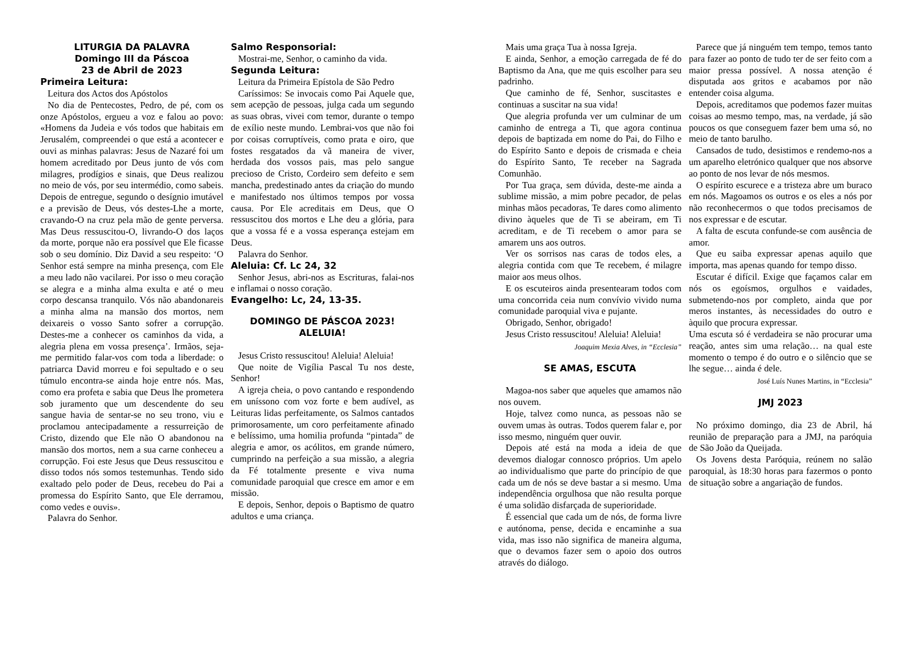LITURGIA DA PALAVRA
Domingo III da Páscoa
23 de Abril de 2023
Primeira Leitura:
Leitura dos Actos dos Apóstolos
No dia de Pentecostes, Pedro, de pé, com os onze Apóstolos, ergueu a voz e falou ao povo: «Homens da Judeia e vós todos que habitais em Jerusalém, compreendei o que está a acontecer e ouvi as minhas palavras: Jesus de Nazaré foi um homem acreditado por Deus junto de vós com milagres, prodígios e sinais, que Deus realizou no meio de vós, por seu intermédio, como sabeis. Depois de entregue, segundo o desígnio imutável e a previsão de Deus, vós destes-Lhe a morte, cravando-O na cruz pela mão de gente perversa. Mas Deus ressuscitou-O, livrando-O dos laços da morte, porque não era possível que Ele ficasse sob o seu domínio. Diz David a seu respeito: ‘O Senhor está sempre na minha presença, com Ele a meu lado não vacilarei. Por isso o meu coração se alegra e a minha alma exulta e até o meu corpo descansa tranquilo. Vós não abandonareis a minha alma na mansão dos mortos, nem deixareis o vosso Santo sofrer a corrupção. Destes-me a conhecer os caminhos da vida, a alegria plena em vossa presença’. Irmãos, seja-me permitido falar-vos com toda a liberdade: o patriarca David morreu e foi sepultado e o seu túmulo encontra-se ainda hoje entre nós. Mas, como era profeta e sabia que Deus lhe prometera sob juramento que um descendente do seu sangue havia de sentar-se no seu trono, viu e proclamou antecipadamente a ressurreição de Cristo, dizendo que Ele não O abandonou na mansão dos mortos, nem a sua carne conheceu a corrupção. Foi este Jesus que Deus ressuscitou e disso todos nós somos testemunhas. Tendo sido exaltado pelo poder de Deus, recebeu do Pai a promessa do Espírito Santo, que Ele derramou, como vedes e ouvis».
Palavra do Senhor.
Salmo Responsorial:
Mostrai-me, Senhor, o caminho da vida.
Segunda Leitura:
Leitura da Primeira Epístola de São Pedro
Caríssimos: Se invocais como Pai Aquele que, sem acepção de pessoas, julga cada um segundo as suas obras, vivei com temor, durante o tempo de exílio neste mundo. Lembrai-vos que não foi por coisas corruptíveis, como prata e oiro, que fostes resgatados da vã maneira de viver, herdada dos vossos pais, mas pelo sangue precioso de Cristo, Cordeiro sem defeito e sem mancha, predestinado antes da criação do mundo e manifestado nos últimos tempos por vossa causa. Por Ele acreditais em Deus, que O ressuscitou dos mortos e Lhe deu a glória, para que a vossa fé e a vossa esperança estejam em Deus.
Palavra do Senhor.
Aleluia: Cf. Lc 24, 32
Senhor Jesus, abri-nos as Escrituras, falai-nos e inflamai o nosso coração.
Evangelho: Lc, 24, 13-35.
DOMINGO DE PÁSCOA 2023!
ALELUIA!
Jesus Cristo ressuscitou! Aleluia! Aleluia!
Que noite de Vigília Pascal Tu nos deste, Senhor!
A igreja cheia, o povo cantando e respondendo em uníssono com voz forte e bem audível, as Leituras lidas perfeitamente, os Salmos cantados primorosamente, um coro perfeitamente afinado e belíssimo, uma homilia profunda “pintada” de alegria e amor, os acólitos, em grande número, cumprindo na perfeição a sua missão, a alegria da Fé totalmente presente e viva numa comunidade paroquial que cresce em amor e em missão.
E depois, Senhor, depois o Baptismo de quatro adultos e uma criança.
Mais uma graça Tua à nossa Igreja.
E ainda, Senhor, a emoção carregada de fé do Baptismo da Ana, que me quis escolher para seu padrinho.
Que caminho de fé, Senhor, suscitastes e continuas a suscitar na sua vida!
Que alegria profunda ver um culminar de um caminho de entrega a Ti, que agora continua depois de baptizada em nome do Pai, do Filho e do Espírito Santo e depois de crismada e cheia do Espírito Santo, Te receber na Sagrada Comunhão.
Por Tua graça, sem dúvida, deste-me ainda a sublime missão, a mim pobre pecador, de pelas minhas mãos pecadoras, Te dares como alimento divino àqueles que de Ti se abeiram, em Ti acreditam, e de Ti recebem o amor para se amarem uns aos outros.
Ver os sorrisos nas caras de todos eles, a alegria contida com que Te recebem, é milagre maior aos meus olhos.
E os escuteiros ainda presentearam todos com uma concorrida ceia num convívio vivido numa comunidade paroquial viva e pujante.
Obrigado, Senhor, obrigado!
Jesus Cristo ressuscitou! Aleluia! Aleluia!
Joaquim Mexia Alves, in “Ecclesia”
SE AMAS, ESCUTA
Magoa-nos saber que aqueles que amamos não nos ouvem.
Hoje, talvez como nunca, as pessoas não se ouvem umas às outras. Todos querem falar e, por isso mesmo, ninguém quer ouvir.
Depois até está na moda a ideia de que devemos dialogar connosco próprios. Um apelo ao individualismo que parte do princípio de que cada um de nós se deve bastar a si mesmo. Uma independência orgulhosa que não resulta porque é uma solidão disfarçada de superioridade.
É essencial que cada um de nós, de forma livre e autónoma, pense, decida e encaminhe a sua vida, mas isso não significa de maneira alguma, que o devamos fazer sem o apoio dos outros através do diálogo.
Parece que já ninguém tem tempo, temos tanto para fazer ao ponto de tudo ter de ser feito com a maior pressa possível. A nossa atenção é disputada aos gritos e acabamos por não entender coisa alguma.
Depois, acreditamos que podemos fazer muitas coisas ao mesmo tempo, mas, na verdade, já são poucos os que conseguem fazer bem uma só, no meio de tanto barulho.
Cansados de tudo, desistimos e rendemo-nos a um aparelho eletrónico qualquer que nos absorve ao ponto de nos levar de nós mesmos.
O espírito escurece e a tristeza abre um buraco em nós. Magoamos os outros e os eles a nós por não reconhecermos o que todos precisamos de nos expressar e de escutar.
A falta de escuta confunde-se com ausência de amor.
Que eu saiba expressar apenas aquilo que importa, mas apenas quando for tempo disso.
Escutar é difícil. Exige que façamos calar em nós os egoísmos, orgulhos e vaidades, submetendo-nos por completo, ainda que por meros instantes, às necessidades do outro e àquilo que procura expressar.
Uma escuta só é verdadeira se não procurar uma reação, antes sim uma relação… na qual este momento o tempo é do outro e o silêncio que se lhe segue… ainda é dele.
José Luís Nunes Martins, in “Ecclesia”
JMJ 2023
No próximo domingo, dia 23 de Abril, há reunião de preparação para a JMJ, na paróquia de São João da Queijada.
Os Jovens desta Paróquia, reúnem no salão paroquial, às 18:30 horas para fazermos o ponto de situação sobre a angariação de fundos.